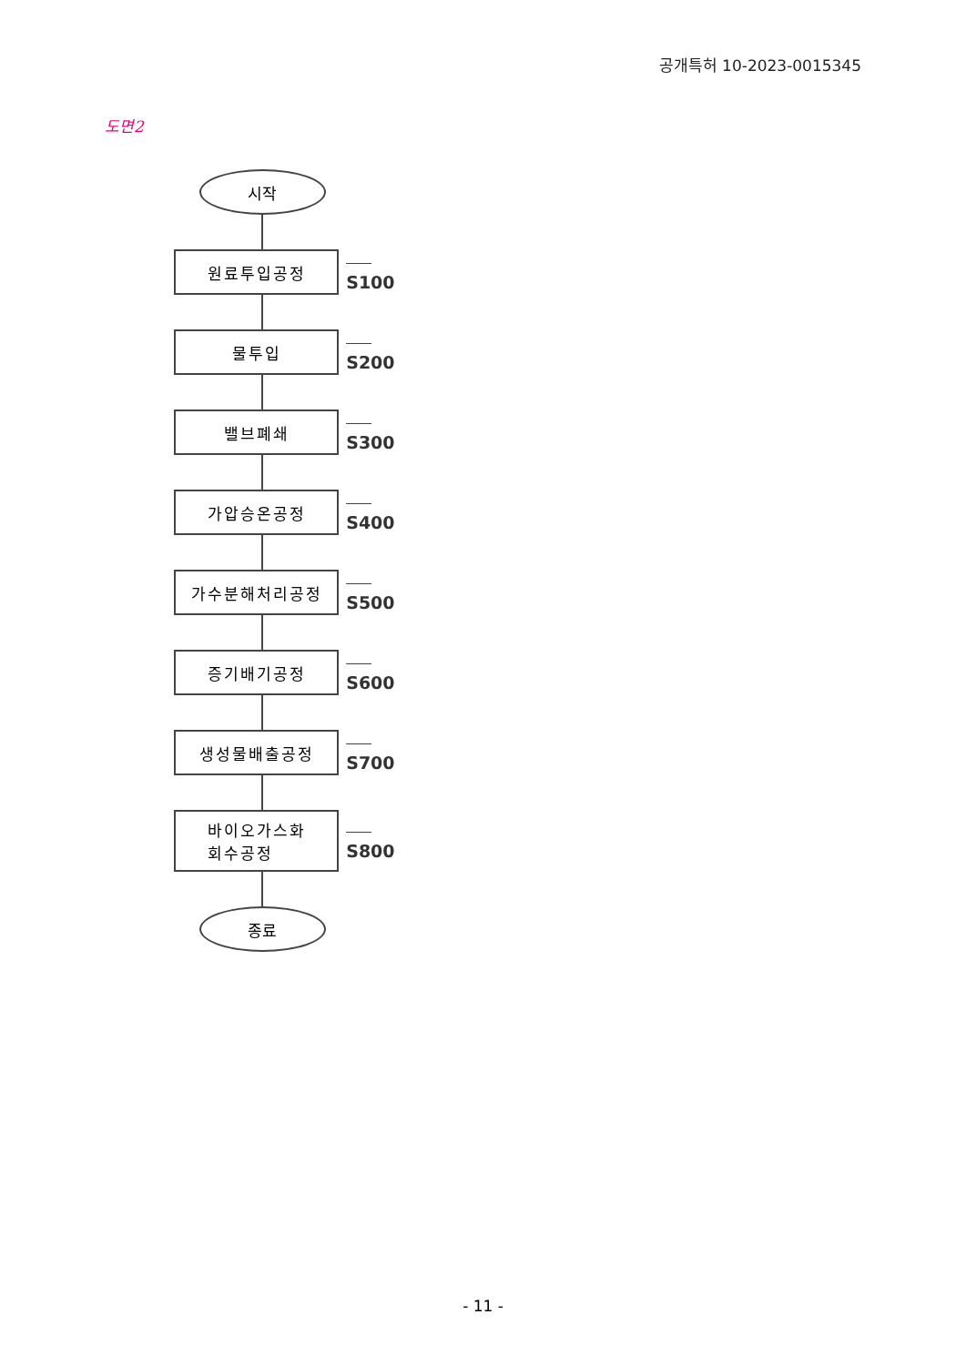공개특허 10-2023-0015345
도면2
시작
원료투입공정 S100
물투입 S200
밸브폐쇄 S300
가압승온공정 S400
가수분해처리공정 S500
증기배기공정 S600
생성물배출공정 S700
바이오가스화
회수공정
S800
종료
- 11 -